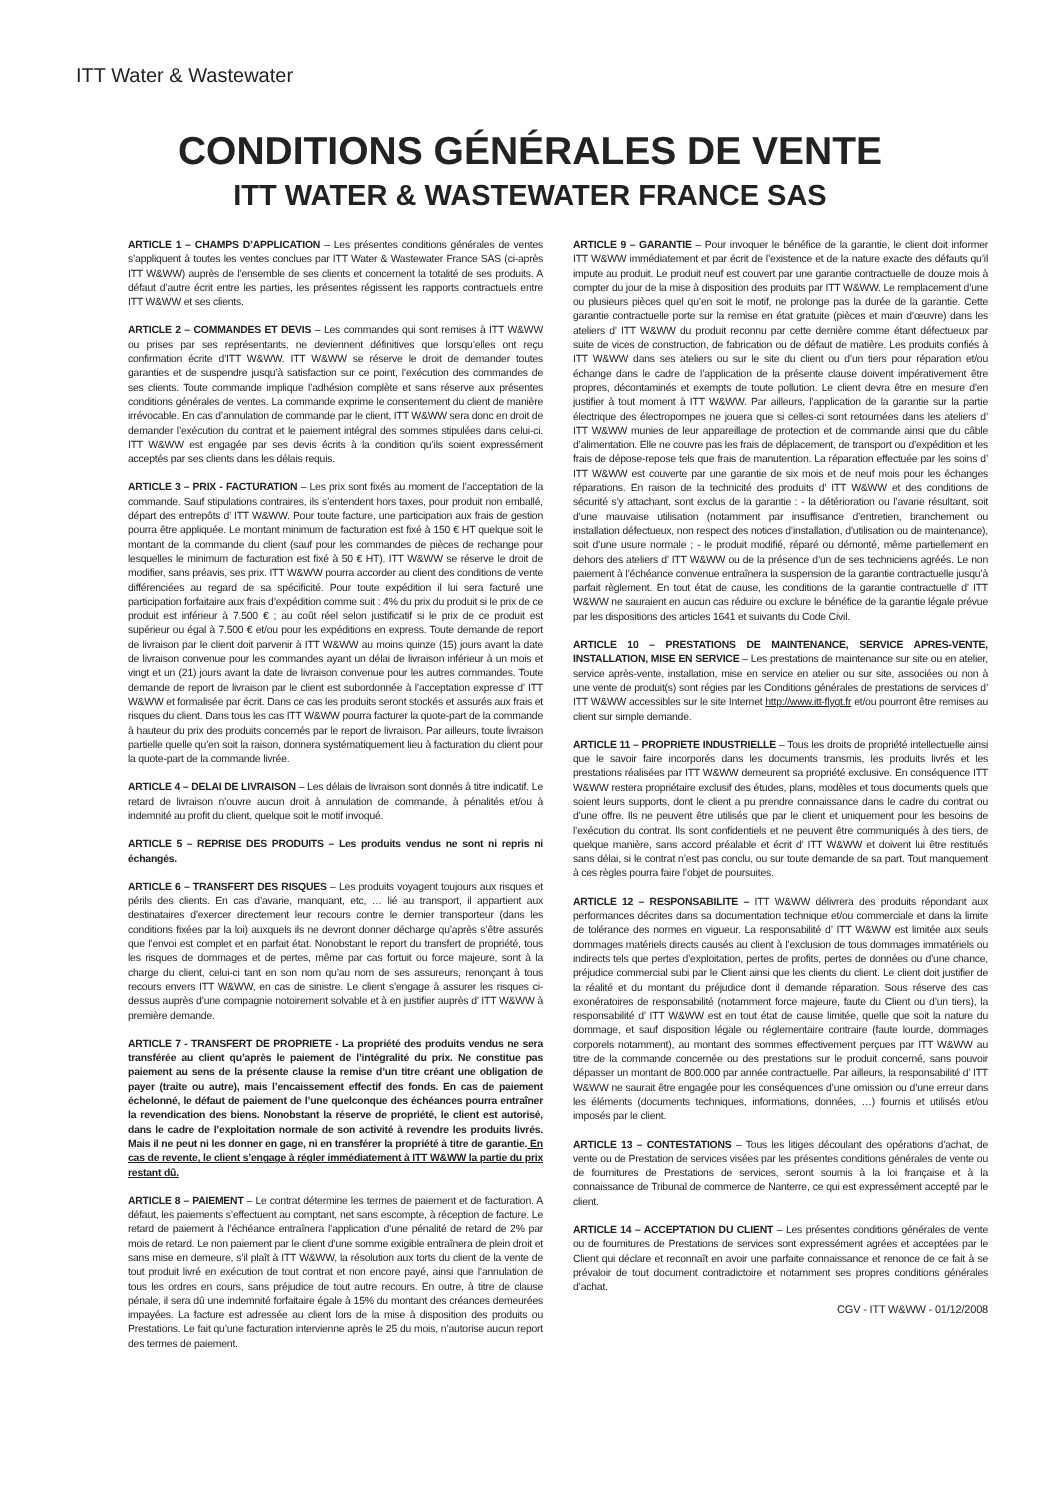ITT Water & Wastewater
CONDITIONS GÉNÉRALES DE VENTE
ITT WATER & WASTEWATER FRANCE SAS
ARTICLE 1 – CHAMPS D’APPLICATION – Les présentes conditions générales de ventes s’appliquent à toutes les ventes conclues par ITT Water & Wastewater France SAS (ci-après ITT W&WW) auprès de l’ensemble de ses clients et concernent la totalité de ses produits. A défaut d’autre écrit entre les parties, les présentes régissent les rapports contractuels entre ITT W&WW et ses clients.
ARTICLE 2 – COMMANDES ET DEVIS – Les commandes qui sont remises à ITT W&WW ou prises par ses représentants, ne deviennent définitives que lorsqu’elles ont reçu confirmation écrite d’ITT W&WW. ITT W&WW se réserve le droit de demander toutes garanties et de suspendre jusqu’à satisfaction sur ce point, l’exécution des commandes de ses clients. Toute commande implique l’adhésion complète et sans réserve aux présentes conditions générales de ventes. La commande exprime le consentement du client de manière irrévocable. En cas d’annulation de commande par le client, ITT W&WW sera donc en droit de demander l’exécution du contrat et le paiement intégral des sommes stipulées dans celui-ci. ITT W&WW est engagée par ses devis écrits à la condition qu’ils soient expressément acceptés par ses clients dans les délais requis.
ARTICLE 3 – PRIX - FACTURATION – Les prix sont fixés au moment de l’acceptation de la commande. Sauf stipulations contraires, ils s’entendent hors taxes, pour produit non emballé, départ des entrepôts d’ ITT W&WW. Pour toute facture, une participation aux frais de gestion pourra être appliquée. Le montant minimum de facturation est fixé à 150 € HT quelque soit le montant de la commande du client (sauf pour les commandes de pièces de rechange pour lesquelles le minimum de facturation est fixé à 50 € HT). ITT W&WW se réserve le droit de modifier, sans préavis, ses prix. ITT W&WW pourra accorder au client des conditions de vente différenciées au regard de sa spécificité. Pour toute expédition il lui sera facturé une participation forfaitaire aux frais d’expédition comme suit : 4% du prix du produit si le prix de ce produit est inférieur à 7.500 € ; au coût réel selon justificatif si le prix de ce produit est supérieur ou égal à 7.500 € et/ou pour les expéditions en express. Toute demande de report de livraison par le client doit parvenir à ITT W&WW au moins quinze (15) jours avant la date de livraison convenue pour les commandes ayant un délai de livraison inférieur à un mois et vingt et un (21) jours avant la date de livraison convenue pour les autres commandes. Toute demande de report de livraison par le client est subordonnée à l’acceptation expresse d’ ITT W&WW et formalisée par écrit. Dans ce cas les produits seront stockés et assurés aux frais et risques du client. Dans tous les cas ITT W&WW pourra facturer la quote-part de la commande à hauteur du prix des produits concernés par le report de livraison. Par ailleurs, toute livraison partielle quelle qu’en soit la raison, donnera systématiquement lieu à facturation du client pour la quote-part de la commande livrée.
ARTICLE 4 – DELAI DE LIVRAISON – Les délais de livraison sont donnés à titre indicatif. Le retard de livraison n’ouvre aucun droit à annulation de commande, à pénalités et/ou à indemnité au profit du client, quelque soit le motif invoqué.
ARTICLE 5 – REPRISE DES PRODUITS – Les produits vendus ne sont ni repris ni échangés.
ARTICLE 6 – TRANSFERT DES RISQUES – Les produits voyagent toujours aux risques et périls des clients. En cas d’avarie, manquant, etc, … lié au transport, il appartient aux destinataires d’exercer directement leur recours contre le dernier transporteur (dans les conditions fixées par la loi) auxquels ils ne devront donner décharge qu’après s’être assurés que l’envoi est complet et en parfait état. Nonobstant le report du transfert de propriété, tous les risques de dommages et de pertes, même par cas fortuit ou force majeure, sont à la charge du client, celui-ci tant en son nom qu’au nom de ses assureurs, renonçant à tous recours envers ITT W&WW, en cas de sinistre. Le client s’engage à assurer les risques ci-dessus auprès d’une compagnie notoirement solvable et à en justifier auprès d’ ITT W&WW à première demande.
ARTICLE 7 - TRANSFERT DE PROPRIETE - La propriété des produits vendus ne sera transférée au client qu’après le paiement de l’intégralité du prix. Ne constitue pas paiement au sens de la présente clause la remise d’un titre créant une obligation de payer (traite ou autre), mais l’encaissement effectif des fonds. En cas de paiement échelonné, le défaut de paiement de l’une quelconque des échéances pourra entraîner la revendication des biens. Nonobstant la réserve de propriété, le client est autorisé, dans le cadre de l’exploitation normale de son activité à revendre les produits livrés. Mais il ne peut ni les donner en gage, ni en transférer la propriété à titre de garantie. En cas de revente, le client s’engage à régler immédiatement à ITT W&WW la partie du prix restant dû.
ARTICLE 8 – PAIEMENT – Le contrat détermine les termes de paiement et de facturation. A défaut, les paiements s’effectuent au comptant, net sans escompte, à réception de facture. Le retard de paiement à l’échéance entraînera l’application d’une pénalité de retard de 2% par mois de retard. Le non paiement par le client d’une somme exigible entraînera de plein droit et sans mise en demeure, s’il plaît à ITT W&WW, la résolution aux torts du client de la vente de tout produit livré en exécution de tout contrat et non encore payé, ainsi que l’annulation de tous les ordres en cours, sans préjudice de tout autre recours. En outre, à titre de clause pénale, il sera dû une indemnité forfaitaire égale à 15% du montant des créances demeurées impayées. La facture est adressée au client lors de la mise à disposition des produits ou Prestations. Le fait qu’une facturation intervienne après le 25 du mois, n’autorise aucun report des termes de paiement.
ARTICLE 9 – GARANTIE – Pour invoquer le bénéfice de la garantie, le client doit informer ITT W&WW immédiatement et par écrit de l’existence et de la nature exacte des défauts qu’il impute au produit. Le produit neuf est couvert par une garantie contractuelle de douze mois à compter du jour de la mise à disposition des produits par ITT W&WW. Le remplacement d’une ou plusieurs pièces quel qu’en soit le motif, ne prolonge pas la durée de la garantie. Cette garantie contractuelle porte sur la remise en état gratuite (pièces et main d’œuvre) dans les ateliers d’ ITT W&WW du produit reconnu par cette dernière comme étant défectueux par suite de vices de construction, de fabrication ou de défaut de matière. Les produits confiés à ITT W&WW dans ses ateliers ou sur le site du client ou d’un tiers pour réparation et/ou échange dans le cadre de l’application de la présente clause doivent impérativement être propres, décontaminés et exempts de toute pollution. Le client devra être en mesure d’en justifier à tout moment à ITT W&WW. Par ailleurs, l’application de la garantie sur la partie électrique des électropompes ne jouera que si celles-ci sont retournées dans les ateliers d’ ITT W&WW munies de leur appareillage de protection et de commande ainsi que du câble d’alimentation. Elle ne couvre pas les frais de déplacement, de transport ou d’expédition et les frais de dépose-repose tels que frais de manutention. La réparation effectuée par les soins d’ ITT W&WW est couverte par une garantie de six mois et de neuf mois pour les échanges réparations. En raison de la technicité des produits d’ ITT W&WW et des conditions de sécurité s’y attachant, sont exclus de la garantie : - la détérioration ou l’avarie résultant, soit d’une mauvaise utilisation (notamment par insuffisance d’entretien, branchement ou installation défectueux, non respect des notices d’installation, d’utilisation ou de maintenance), soit d’une usure normale ; - le produit modifié, réparé ou démonté, même partiellement en dehors des ateliers d’ ITT W&WW ou de la présence d’un de ses techniciens agréés. Le non paiement à l’échéance convenue entraînera la suspension de la garantie contractuelle jusqu’à parfait règlement. En tout état de cause, les conditions de la garantie contractuelle d’ ITT W&WW ne sauraient en aucun cas réduire ou exclure le bénéfice de la garantie légale prévue par les dispositions des articles 1641 et suivants du Code Civil.
ARTICLE 10 – PRESTATIONS DE MAINTENANCE, SERVICE APRES-VENTE, INSTALLATION, MISE EN SERVICE – Les prestations de maintenance sur site ou en atelier, service après-vente, installation, mise en service en atelier ou sur site, associées ou non à une vente de produit(s) sont régies par les Conditions générales de prestations de services d’ ITT W&WW accessibles sur le site Internet http://www.itt-flygt.fr et/ou pourront être remises au client sur simple demande.
ARTICLE 11 – PROPRIETE INDUSTRIELLE – Tous les droits de propriété intellectuelle ainsi que le savoir faire incorporés dans les documents transmis, les produits livrés et les prestations réalisées par ITT W&WW demeurent sa propriété exclusive. En conséquence ITT W&WW restera propriétaire exclusif des études, plans, modèles et tous documents quels que soient leurs supports, dont le client a pu prendre connaissance dans le cadre du contrat ou d’une offre. Ils ne peuvent être utilisés que par le client et uniquement pour les besoins de l’exécution du contrat. Ils sont confidentiels et ne peuvent être communiqués à des tiers, de quelque manière, sans accord préalable et écrit d’ ITT W&WW et doivent lui être restitués sans délai, si le contrat n’est pas conclu, ou sur toute demande de sa part. Tout manquement à ces règles pourra faire l’objet de poursuites.
ARTICLE 12 – RESPONSABILITE – ITT W&WW délivrera des produits répondant aux performances décrites dans sa documentation technique et/ou commerciale et dans la limite de tolérance des normes en vigueur. La responsabilité d’ ITT W&WW est limitée aux seuls dommages matériels directs causés au client à l’exclusion de tous dommages immatériels ou indirects tels que pertes d’exploitation, pertes de profits, pertes de données ou d’une chance, préjudice commercial subi par le Client ainsi que les clients du client. Le client doit justifier de la réalité et du montant du préjudice dont il demande réparation. Sous réserve des cas exonératoires de responsabilité (notamment force majeure, faute du Client ou d’un tiers), la responsabilité d’ ITT W&WW est en tout état de cause limitée, quelle que soit la nature du dommage, et sauf disposition légale ou réglementaire contraire (faute lourde, dommages corporels notamment), au montant des sommes effectivement perçues par ITT W&WW au titre de la commande concernée ou des prestations sur le produit concerné, sans pouvoir dépasser un montant de 800.000 par année contractuelle. Par ailleurs, la responsabilité d’ ITT W&WW ne saurait être engagée pour les conséquences d’une omission ou d’une erreur dans les éléments (documents techniques, informations, données, …) fournis et utilisés et/ou imposés par le client.
ARTICLE 13 – CONTESTATIONS – Tous les litiges découlant des opérations d’achat, de vente ou de Prestation de services visées par les présentes conditions générales de vente ou de fournitures de Prestations de services, seront soumis à la loi française et à la connaissance de Tribunal de commerce de Nanterre, ce qui est expressément accepté par le client.
ARTICLE 14 – ACCEPTATION DU CLIENT – Les présentes conditions générales de vente ou de fournitures de Prestations de services sont expressément agrées et acceptées par le Client qui déclare et reconnaît en avoir une parfaite connaissance et renonce de ce fait à se prévaloir de tout document contradictoire et notamment ses propres conditions générales d’achat.
CGV - ITT W&WW - 01/12/2008